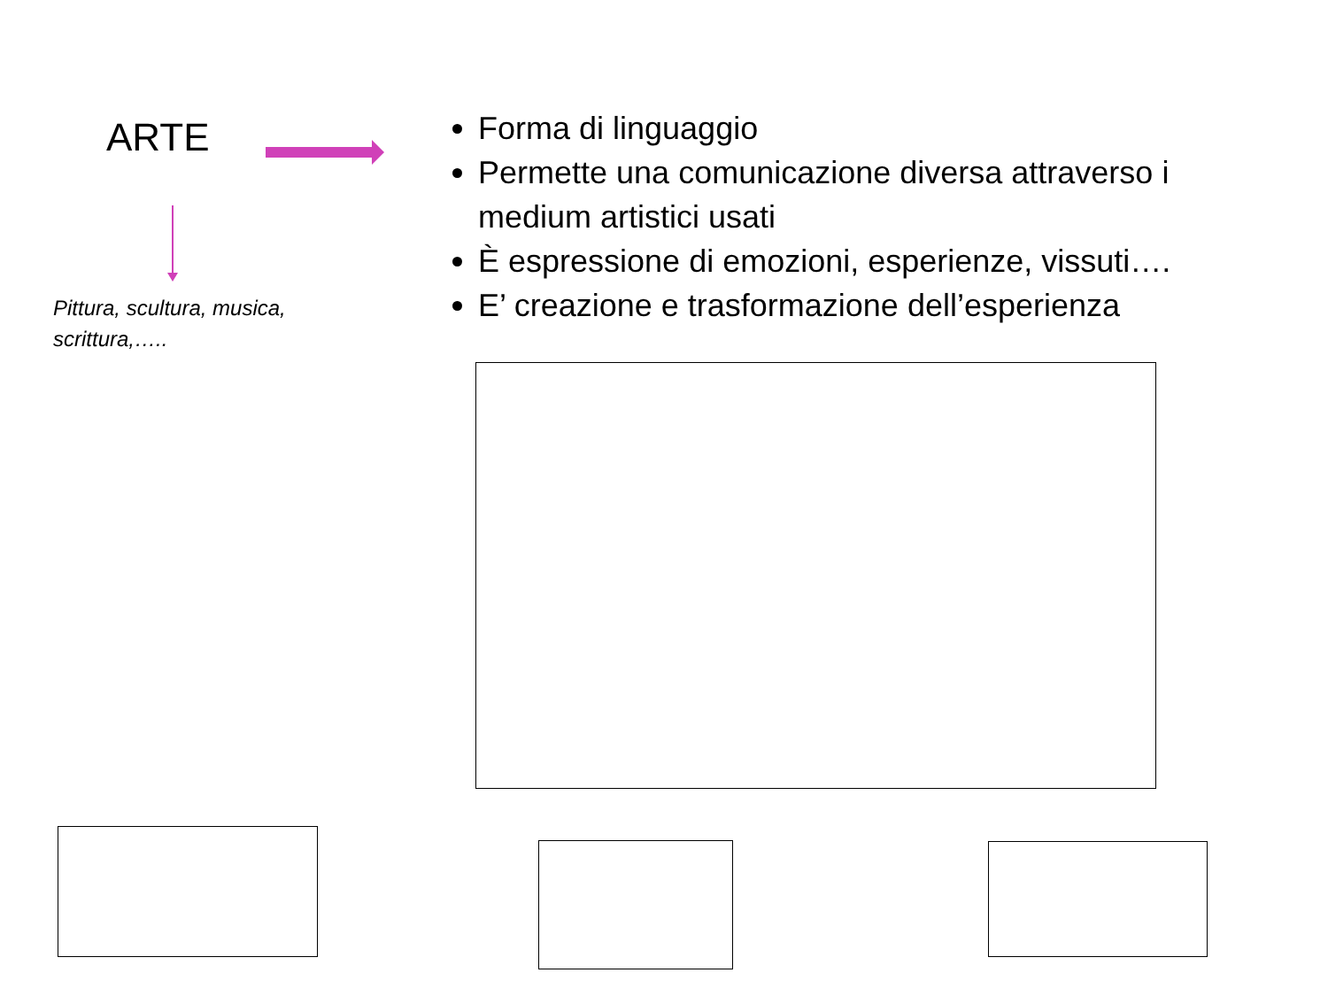ARTE
Pittura, scultura, musica, scrittura,…..
Forma di linguaggio
Permette una comunicazione diversa attraverso i medium artistici usati
È espressione di emozioni, esperienze, vissuti….
E’ creazione e trasformazione dell’esperienza